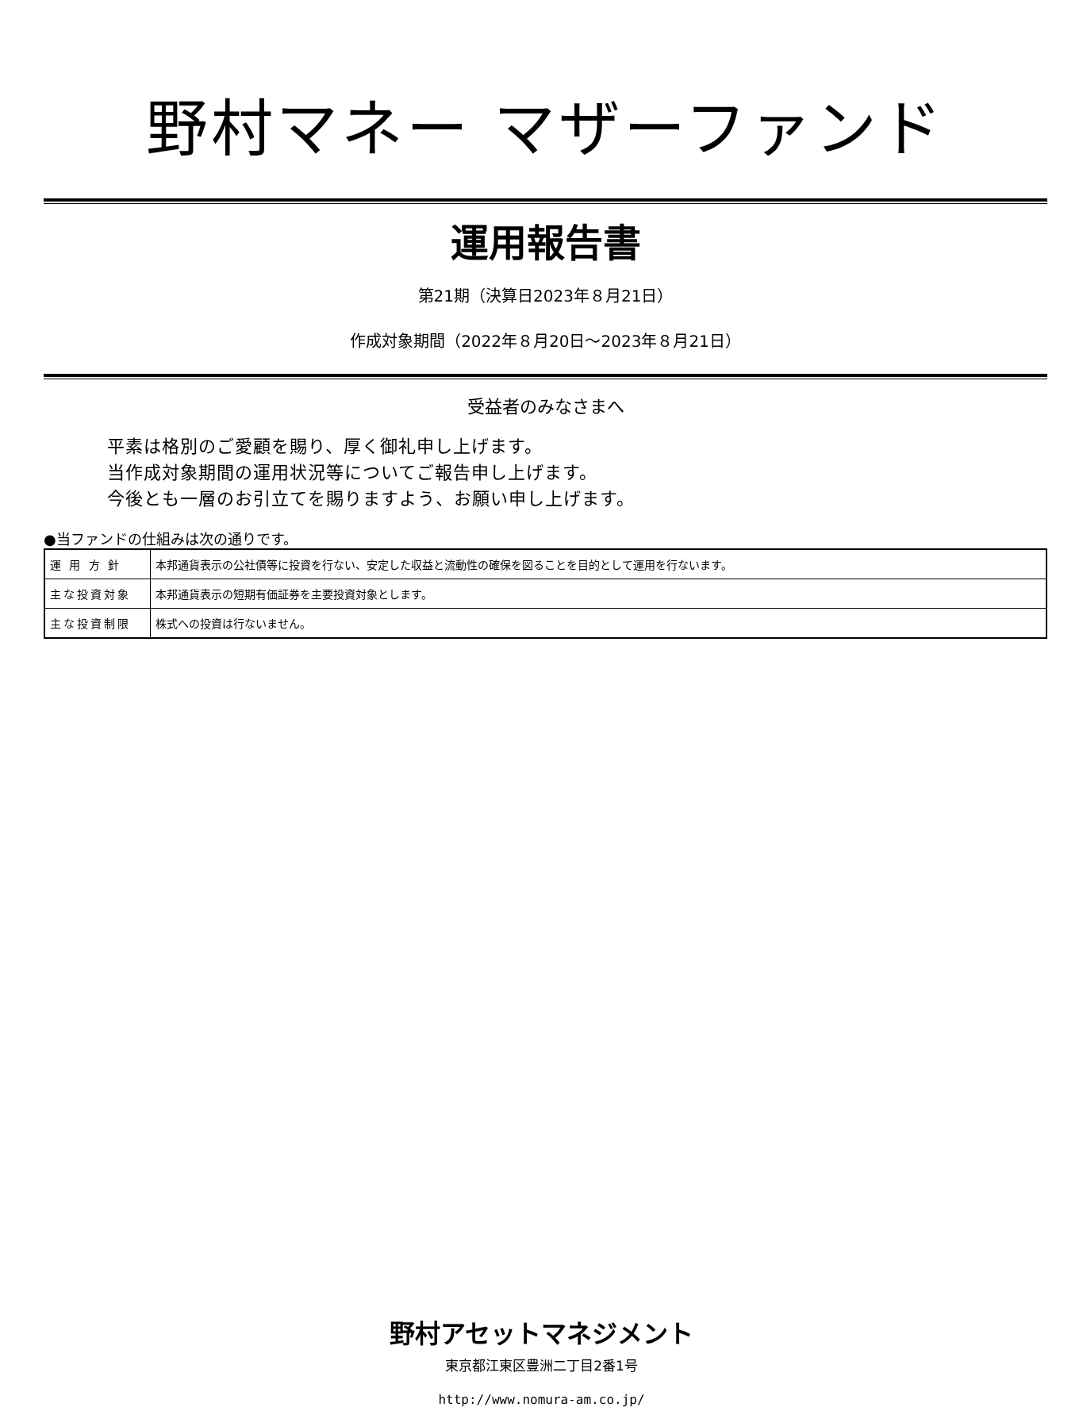野村マネー マザーファンド
運用報告書
第21期（決算日2023年８月21日）
作成対象期間（2022年８月20日～2023年８月21日）
受益者のみなさまへ
平素は格別のご愛顧を賜り、厚く御礼申し上げます。
当作成対象期間の運用状況等についてご報告申し上げます。
今後とも一層のお引立てを賜りますよう、お願い申し上げます。
●当ファンドの仕組みは次の通りです。
| 運 用 方 針 | 本邦通貨表示の公社債等に投資を行ない、安定した収益と流動性の確保を図ることを目的として運用を行ないます。 |
| 主な投資対象 | 本邦通貨表示の短期有価証券を主要投資対象とします。 |
| 主な投資制限 | 株式への投資は行ないません。 |
野村アセットマネジメント
東京都江東区豊洲二丁目2番1号
http://www.nomura-am.co.jp/